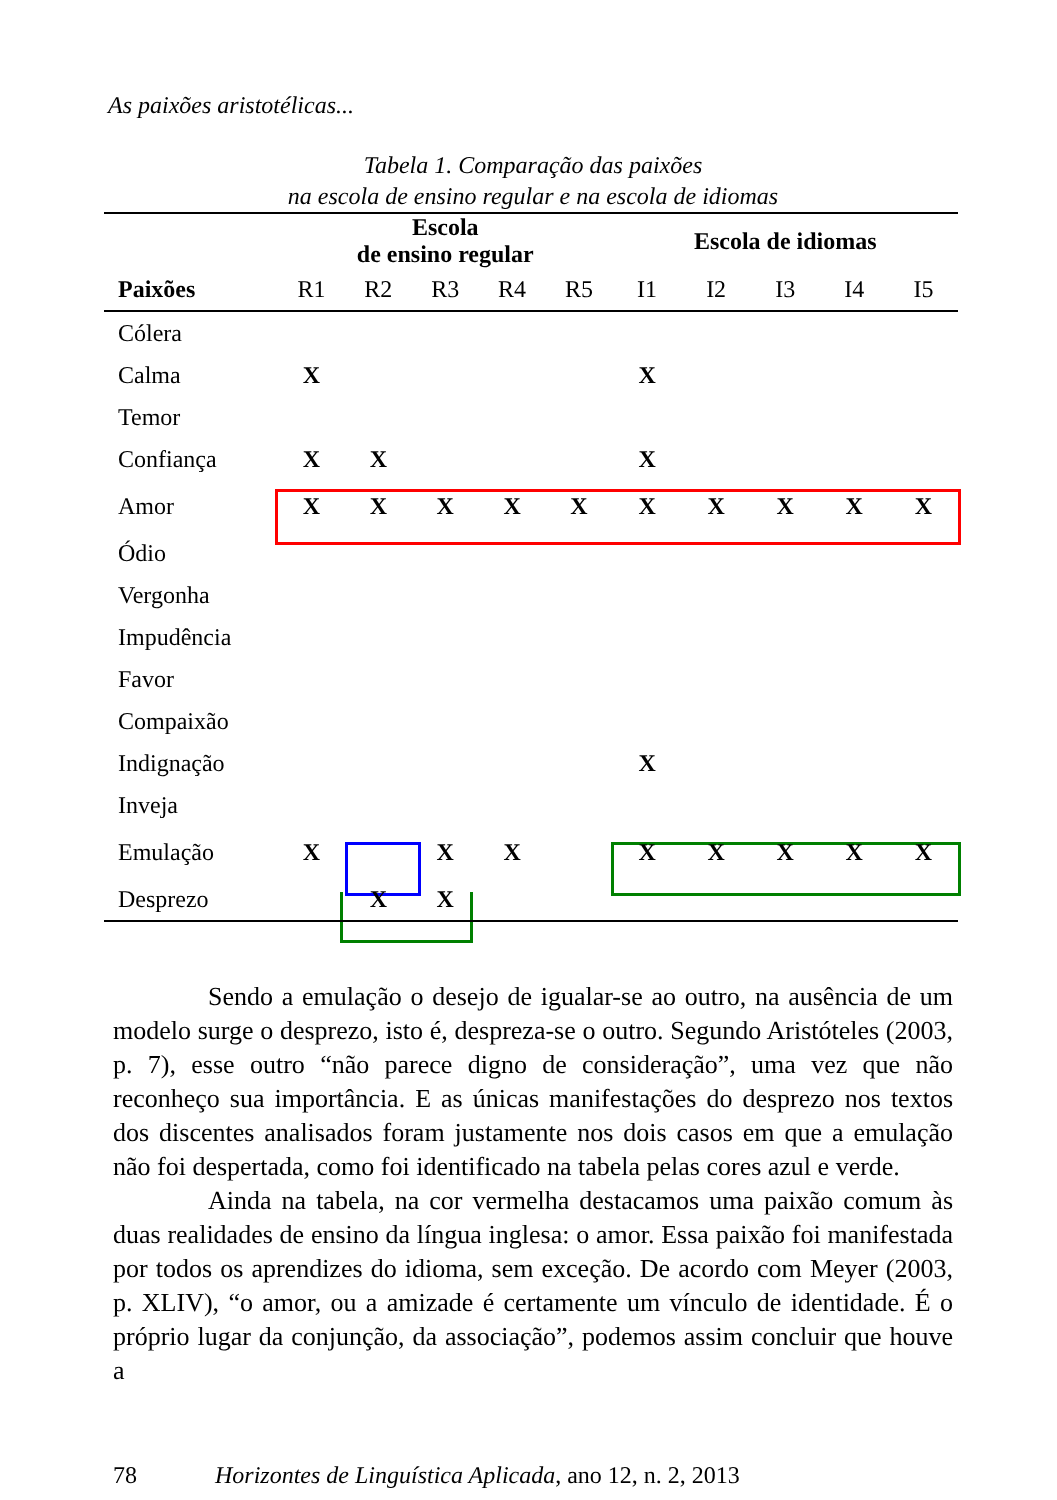As paixões aristotélicas...
Tabela 1. Comparação das paixões
na escola de ensino regular e na escola de idiomas
| | Escola de ensino regular | | | | | Escola de idiomas | | | | |
| --- | --- | --- | --- | --- | --- | --- | --- | --- | --- | --- |
| Paixões | R1 | R2 | R3 | R4 | R5 | I1 | I2 | I3 | I4 | I5 |
| Cólera | | | | | | | | | | |
| Calma | X | | | | | X | | | | |
| Temor | | | | | | | | | | |
| Confiança | X | X | | | | X | | | | |
| Amor | X | X | X | X | X | X | X | X | X | X |
| Ódio | | | | | | | | | | |
| Vergonha | | | | | | | | | | |
| Impudência | | | | | | | | | | |
| Favor | | | | | | | | | | |
| Compaixão | | | | | | | | | | |
| Indignação | | | | | | X | | | | |
| Inveja | | | | | | | | | | |
| Emulação | X | | X | X | | X | X | X | X | X |
| Desprezo | | X | X | | | | | | | |
Sendo a emulação o desejo de igualar-se ao outro, na ausência de um modelo surge o desprezo, isto é, despreza-se o outro. Segundo Aristóteles (2003, p. 7), esse outro “não parece digno de consideração”, uma vez que não reconheço sua importância. E as únicas manifestações do desprezo nos textos dos discentes analisados foram justamente nos dois casos em que a emulação não foi despertada, como foi identificado na tabela pelas cores azul e verde.
Ainda na tabela, na cor vermelha destacamos uma paixão comum às duas realidades de ensino da língua inglesa: o amor. Essa paixão foi manifestada por todos os aprendizes do idioma, sem exceção. De acordo com Meyer (2003, p. XLIV), “o amor, ou a amizade é certamente um vínculo de identidade. É o próprio lugar da conjunção, da associação”, podemos assim concluir que houve a
78 Horizontes de Linguística Aplicada, ano 12, n. 2, 2013